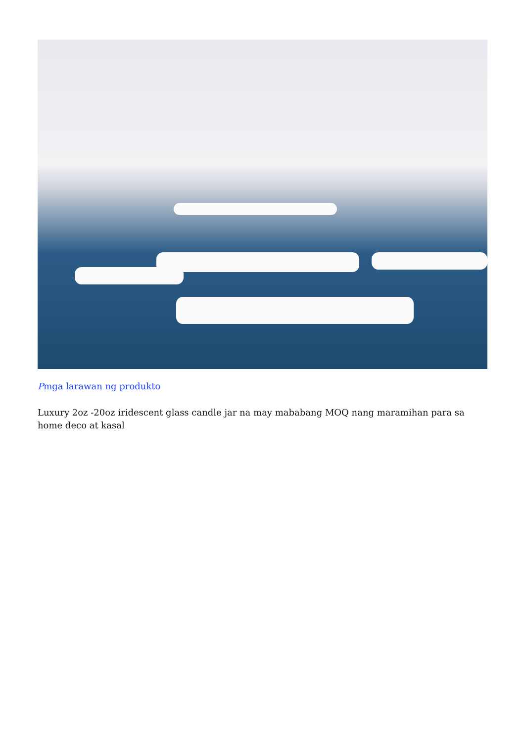Pmga larawan ng produkto
Luxury 2oz -20oz iridescent glass candle jar na may mababang MOQ nang maramihan para sa home deco at kasal